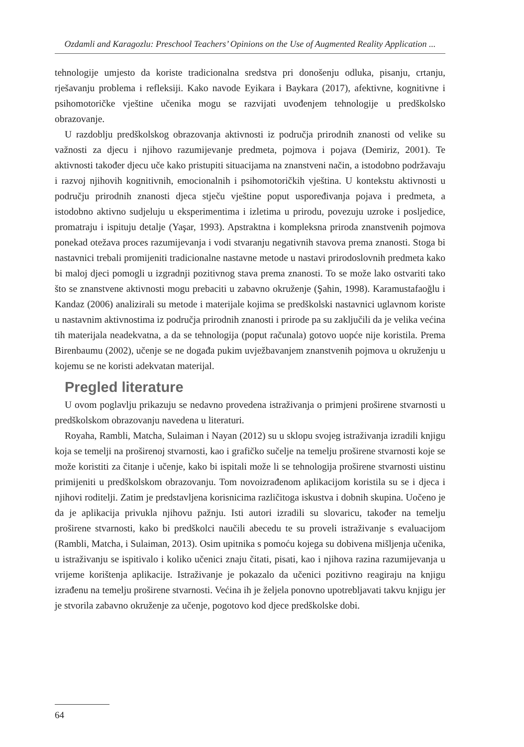Ozdamli and Karagozlu: Preschool Teachers’ Opinions on the Use of Augmented Reality Application ...
tehnologije umjesto da koriste tradicionalna sredstva pri donošenju odluka, pisanju, crtanju, rješavanju problema i refleksiji. Kako navode Eyikara i Baykara (2017), afektivne, kognitivne i psihomotoričke vještine učenika mogu se razvijati uvođenjem tehnologije u predškolsko obrazovanje.
U razdoblju predškolskog obrazovanja aktivnosti iz područja prirodnih znanosti od velike su važnosti za djecu i njihovo razumijevanje predmeta, pojmova i pojava (Demiriz, 2001). Te aktivnosti također djecu uče kako pristupiti situacijama na znanstveni način, a istodobno podržavaju i razvoj njihovih kognitivnih, emocionalnih i psihomotoričkih vještina. U kontekstu aktivnosti u području prirodnih znanosti djeca stječu vještine poput uspoređivanja pojava i predmeta, a istodobno aktivno sudjeluju u eksperimentima i izletima u prirodu, povezuju uzroke i posljedice, promatraju i ispituju detalje (Yaşar, 1993). Apstraktna i kompleksna priroda znanstvenih pojmova ponekad otežava proces razumijevanja i vodi stvaranju negativnih stavova prema znanosti. Stoga bi nastavnici trebali promijeniti tradicionalne nastavne metode u nastavi prirodoslovnih predmeta kako bi maloj djeci pomogli u izgradnji pozitivnog stava prema znanosti. To se može lako ostvariti tako što se znanstvene aktivnosti mogu prebaciti u zabavno okruženje (Şahin, 1998). Karamustafaoğlu i Kandaz (2006) analizirali su metode i materijale kojima se predškolski nastavnici uglavnom koriste u nastavnim aktivnostima iz područja prirodnih znanosti i prirode pa su zaključili da je velika većina tih materijala neadekvatna, a da se tehnologija (poput računala) gotovo uopće nije koristila. Prema Birenbaumu (2002), učenje se ne događa pukim uvježbavanjem znanstvenih pojmova u okruženju u kojemu se ne koristi adekvatan materijal.
Pregled literature
U ovom poglavlju prikazuju se nedavno provedena istraživanja o primjeni proširene stvarnosti u predškolskom obrazovanju navedena u literaturi.
Royaha, Rambli, Matcha, Sulaiman i Nayan (2012) su u sklopu svojeg istraživanja izradili knjigu koja se temelji na proširenoj stvarnosti, kao i grafičko sučelje na temelju proširene stvarnosti koje se može koristiti za čitanje i učenje, kako bi ispitali može li se tehnologija proširene stvarnosti uistinu primijeniti u predškolskom obrazovanju. Tom novoizrađenom aplikacijom koristila su se i djeca i njihovi roditelji. Zatim je predstavljena korisnicima različitoga iskustva i dobnih skupina. Uočeno je da je aplikacija privukla njihovu pažnju. Isti autori izradili su slovaricu, također na temelju proširene stvarnosti, kako bi predškolci naučili abecedu te su proveli istraživanje s evaluacijom (Rambli, Matcha, i Sulaiman, 2013). Osim upitnika s pomoću kojega su dobivena mišljenja učenika, u istraživanju se ispitivalo i koliko učenici znaju čitati, pisati, kao i njihova razina razumijevanja u vrijeme korištenja aplikacije. Istraživanje je pokazalo da učenici pozitivno reagiraju na knjigu izrađenu na temelju proširene stvarnosti. Većina ih je željela ponovno upotrebljavati takvu knjigu jer je stvorila zabavno okruženje za učenje, pogotovo kod djece predškolske dobi.
64